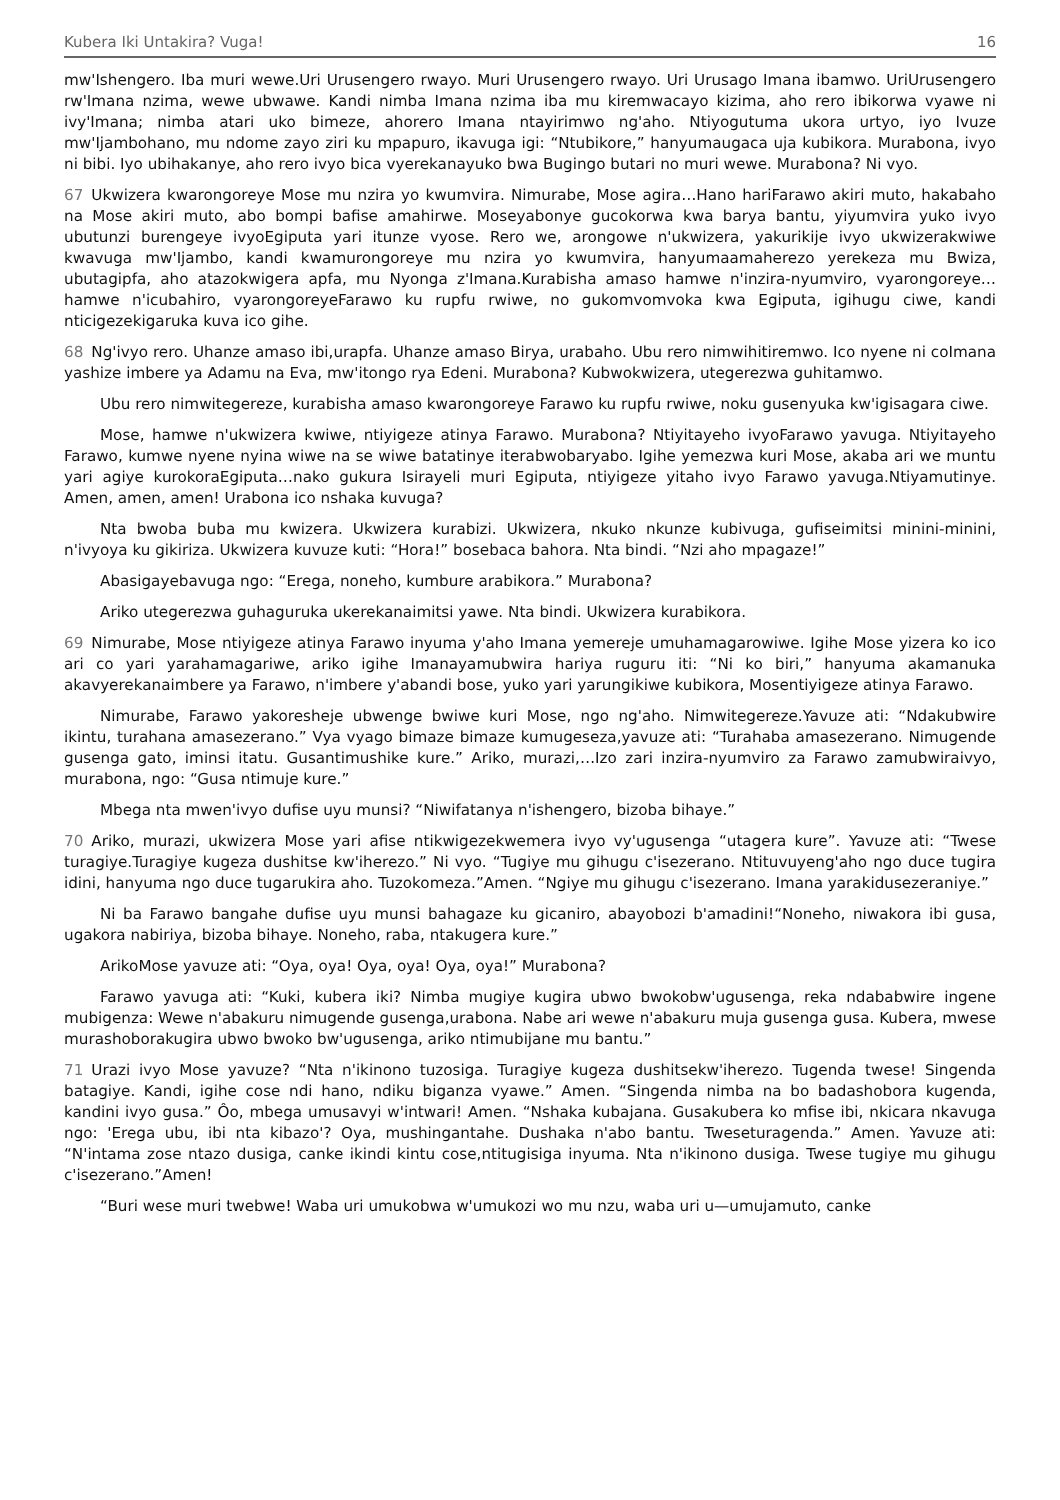Kubera Iki Untakira? Vuga! 16
mw'Ishengero. Iba muri wewe.Uri Urusengero rwayo. Muri Urusengero rwayo. Uri Urusago Imana ibamwo. UriUrusengero rw'Imana nzima, wewe ubwawe. Kandi nimba Imana nzima iba mu kiremwacayo kizima, aho rero ibikorwa vyawe ni ivy'Imana; nimba atari uko bimeze, ahorero Imana ntayirimwo ng'aho. Ntiyogutuma ukora urtyo, iyo Ivuze mw'Ijambohano, mu ndome zayo ziri ku mpapuro, ikavuga igi: “Ntubikore,” hanyumaugaca uja kubikora. Murabona, ivyo ni bibi. Iyo ubihakanye, aho rero ivyo bica vyerekanayuko bwa Bugingo butari no muri wewe. Murabona? Ni vyo.
67 Ukwizera kwarongoreye Mose mu nzira yo kwumvira. Nimurabe, Mose agira…Hano hariFarawo akiri muto, hakabaho na Mose akiri muto, abo bompi bafise amahirwe. Moseyabonye gucokorwa kwa barya bantu, yiyumvira yuko ivyo ubutunzi burengeye ivyoEgiputa yari itunze vyose. Rero we, arongowe n'ukwizera, yakurikije ivyo ukwizerakwiwe kwavuga mw'Ijambo, kandi kwamurongoreye mu nzira yo kwumvira, hanyumaamaherezo yerekeza mu Bwiza, ubutagipfa, aho atazokwigera apfa, mu Nyonga z'Imana.Kurabisha amaso hamwe n'inzira-nyumviro, vyarongoreye…hamwe n'icubahiro, vyarongoreyeFarawo ku rupfu rwiwe, no gukomvomvoka kwa Egiputa, igihugu ciwe, kandi nticigezekigaruka kuva ico gihe.
68 Ng'ivyo rero. Uhanze amaso ibi,urapfa. Uhanze amaso Birya, urabaho. Ubu rero nimwihitiremwo. Ico nyene ni coImana yashize imbere ya Adamu na Eva, mw'itongo rya Edeni. Murabona? Kubwokwizera, utegerezwa guhitamwo.
Ubu rero nimwitegereze, kurabisha amaso kwarongoreye Farawo ku rupfu rwiwe, noku gusenyuka kw'igisagara ciwe.
Mose, hamwe n'ukwizera kwiwe, ntiyigeze atinya Farawo. Murabona? Ntiyitayeho ivyoFarawo yavuga. Ntiyitayeho Farawo, kumwe nyene nyina wiwe na se wiwe batatinye iterabwobaryabo. Igihe yemezwa kuri Mose, akaba ari we muntu yari agiye kurokoraEgiputa…nako gukura Isirayeli muri Egiputa, ntiyigeze yitaho ivyo Farawo yavuga.Ntiyamutinye. Amen, amen, amen! Urabona ico nshaka kuvuga?
Nta bwoba buba mu kwizera. Ukwizera kurabizi. Ukwizera, nkuko nkunze kubivuga, gufiseimitsi minini-minini, n'ivyoya ku gikiriza. Ukwizera kuvuze kuti: “Hora!” bosebaca bahora. Nta bindi. “Nzi aho mpagaze!”
Abasigayebavuga ngo: “Erega, noneho, kumbure arabikora.” Murabona?
Ariko utegerezwa guhaguruka ukerekanaimitsi yawe. Nta bindi. Ukwizera kurabikora.
69 Nimurabe, Mose ntiyigeze atinya Farawo inyuma y'aho Imana yemereje umuhamagarowiwe. Igihe Mose yizera ko ico ari co yari yarahamagariwe, ariko igihe Imanayamubwira hariya ruguru iti: “Ni ko biri,” hanyuma akamanuka akavyerekanaimbere ya Farawo, n'imbere y'abandi bose, yuko yari yarungikiwe kubikora, Mosentiyigeze atinya Farawo.
Nimurabe, Farawo yakoresheje ubwenge bwiwe kuri Mose, ngo ng'aho. Nimwitegereze.Yavuze ati: “Ndakubwire ikintu, turahana amasezerano.” Vya vyago bimaze bimaze kumugeseza,yavuze ati: “Turahaba amasezerano. Nimugende gusenga gato, iminsi itatu. Gusantimushike kure.” Ariko, murazi,…Izo zari inzira-nyumviro za Farawo zamubwiraivyo, murabona, ngo: “Gusa ntimuje kure.”
Mbega nta mwen'ivyo dufise uyu munsi? “Niwifatanya n'ishengero, bizoba bihaye.”
70 Ariko, murazi, ukwizera Mose yari afise ntikwigezekwemera ivyo vy'ugusenga “utagera kure”. Yavuze ati: “Twese turagiye.Turagiye kugeza dushitse kw'iherezo.” Ni vyo. “Tugiye mu gihugu c'isezerano. Ntituvuyeng'aho ngo duce tugira idini, hanyuma ngo duce tugarukira aho. Tuzokomeza.”Amen. “Ngiye mu gihugu c'isezerano. Imana yarakidusezeraniye.”
Ni ba Farawo bangahe dufise uyu munsi bahagaze ku gicaniro, abayobozi b'amadini!“Noneho, niwakora ibi gusa, ugakora nabiriya, bizoba bihaye. Noneho, raba, ntakugera kure.”
ArikoMose yavuze ati: “Oya, oya! Oya, oya! Oya, oya!” Murabona?
Farawo yavuga ati: “Kuki, kubera iki? Nimba mugiye kugira ubwo bwokobw'ugusenga, reka ndababwire ingene mubigenza: Wewe n'abakuru nimugende gusenga,urabona. Nabe ari wewe n'abakuru muja gusenga gusa. Kubera, mwese murashoborakugira ubwo bwoko bw'ugusenga, ariko ntimubijane mu bantu.”
71 Urazi ivyo Mose yavuze? “Nta n'ikinono tuzosiga. Turagiye kugeza dushitsekw'iherezo. Tugenda twese! Singenda batagiye. Kandi, igihe cose ndi hano, ndiku biganza vyawe.” Amen. “Singenda nimba na bo badashobora kugenda, kandini ivyo gusa.” Ôo, mbega umusavyi w'intwari! Amen. “Nshaka kubajana. Gusakubera ko mfise ibi, nkicara nkavuga ngo: 'Erega ubu, ibi nta kibazo'? Oya, mushingantahe. Dushaka n'abo bantu. Tweseturagenda.” Amen. Yavuze ati: “N'intama zose ntazo dusiga, canke ikindi kintu cose,ntitugisiga inyuma. Nta n'ikinono dusiga. Twese tugiye mu gihugu c'isezerano.”Amen!
“Buri wese muri twebwe! Waba uri umukobwa w'umukozi wo mu nzu, waba uri u—umujamuto, canke